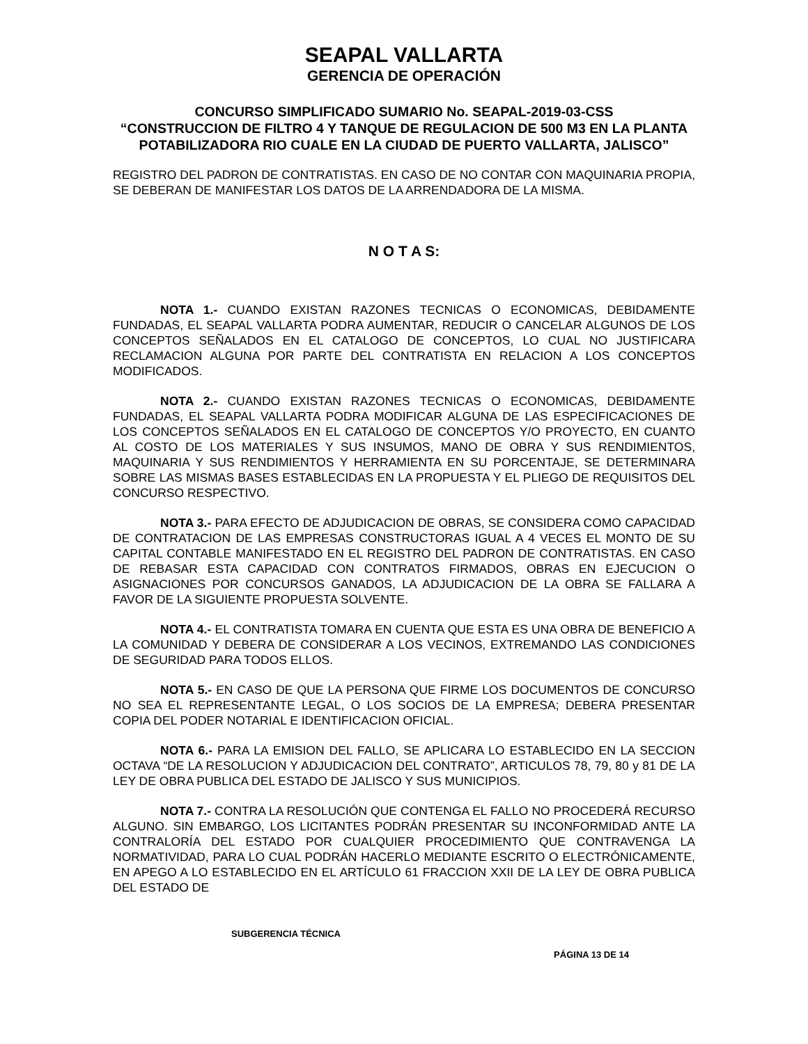SEAPAL VALLARTA
GERENCIA DE OPERACIÓN
CONCURSO SIMPLIFICADO SUMARIO No. SEAPAL-2019-03-CSS
“CONSTRUCCION DE FILTRO 4 Y TANQUE DE REGULACION DE 500 M3 EN LA PLANTA POTABILIZADORA RIO CUALE EN LA CIUDAD DE PUERTO VALLARTA, JALISCO”
REGISTRO DEL PADRON DE CONTRATISTAS. EN CASO DE NO CONTAR CON MAQUINARIA PROPIA, SE DEBERAN DE MANIFESTAR LOS DATOS DE LA ARRENDADORA DE LA MISMA.
N O T A S:
NOTA 1.- CUANDO EXISTAN RAZONES TECNICAS O ECONOMICAS, DEBIDAMENTE FUNDADAS, EL SEAPAL VALLARTA PODRA AUMENTAR, REDUCIR O CANCELAR ALGUNOS DE LOS CONCEPTOS SEÑALADOS EN EL CATALOGO DE CONCEPTOS, LO CUAL NO JUSTIFICARA RECLAMACION ALGUNA POR PARTE DEL CONTRATISTA EN RELACION A LOS CONCEPTOS MODIFICADOS.
NOTA 2.- CUANDO EXISTAN RAZONES TECNICAS O ECONOMICAS, DEBIDAMENTE FUNDADAS, EL SEAPAL VALLARTA PODRA MODIFICAR ALGUNA DE LAS ESPECIFICACIONES DE LOS CONCEPTOS SEÑALADOS EN EL CATALOGO DE CONCEPTOS Y/O PROYECTO, EN CUANTO AL COSTO DE LOS MATERIALES Y SUS INSUMOS, MANO DE OBRA Y SUS RENDIMIENTOS, MAQUINARIA Y SUS RENDIMIENTOS Y HERRAMIENTA EN SU PORCENTAJE, SE DETERMINARA SOBRE LAS MISMAS BASES ESTABLECIDAS EN LA PROPUESTA Y EL PLIEGO DE REQUISITOS DEL CONCURSO RESPECTIVO.
NOTA 3.- PARA EFECTO DE ADJUDICACION DE OBRAS, SE CONSIDERA COMO CAPACIDAD DE CONTRATACION DE LAS EMPRESAS CONSTRUCTORAS IGUAL A 4 VECES EL MONTO DE SU CAPITAL CONTABLE MANIFESTADO EN EL REGISTRO DEL PADRON DE CONTRATISTAS. EN CASO DE REBASAR ESTA CAPACIDAD CON CONTRATOS FIRMADOS, OBRAS EN EJECUCION O ASIGNACIONES POR CONCURSOS GANADOS, LA ADJUDICACION DE LA OBRA SE FALLARA A FAVOR DE LA SIGUIENTE PROPUESTA SOLVENTE.
NOTA 4.- EL CONTRATISTA TOMARA EN CUENTA QUE ESTA ES UNA OBRA DE BENEFICIO A LA COMUNIDAD Y DEBERA DE CONSIDERAR A LOS VECINOS, EXTREMANDO LAS CONDICIONES DE SEGURIDAD PARA TODOS ELLOS.
NOTA 5.- EN CASO DE QUE LA PERSONA QUE FIRME LOS DOCUMENTOS DE CONCURSO NO SEA EL REPRESENTANTE LEGAL, O LOS SOCIOS DE LA EMPRESA; DEBERA PRESENTAR COPIA DEL PODER NOTARIAL E IDENTIFICACION OFICIAL.
NOTA 6.- PARA LA EMISION DEL FALLO, SE APLICARA LO ESTABLECIDO EN LA SECCION OCTAVA “DE LA RESOLUCION Y ADJUDICACION DEL CONTRATO”, ARTICULOS 78, 79, 80 y 81 DE LA LEY DE OBRA PUBLICA DEL ESTADO DE JALISCO Y SUS MUNICIPIOS.
NOTA 7.- CONTRA LA RESOLUCIÓN QUE CONTENGA EL FALLO NO PROCEDERÁ RECURSO ALGUNO. SIN EMBARGO, LOS LICITANTES PODRÁN PRESENTAR SU INCONFORMIDAD ANTE LA CONTRALORÍA DEL ESTADO POR CUALQUIER PROCEDIMIENTO QUE CONTRAVENGA LA NORMATIVIDAD, PARA LO CUAL PODRÁN HACERLO MEDIANTE ESCRITO O ELECTRÓNICAMENTE, EN APEGO A LO ESTABLECIDO EN EL ARTÍCULO 61 FRACCION XXII DE LA LEY DE OBRA PUBLICA DEL ESTADO DE
SUBGERENCIA TÉCNICA
PÁGINA 13 DE 14